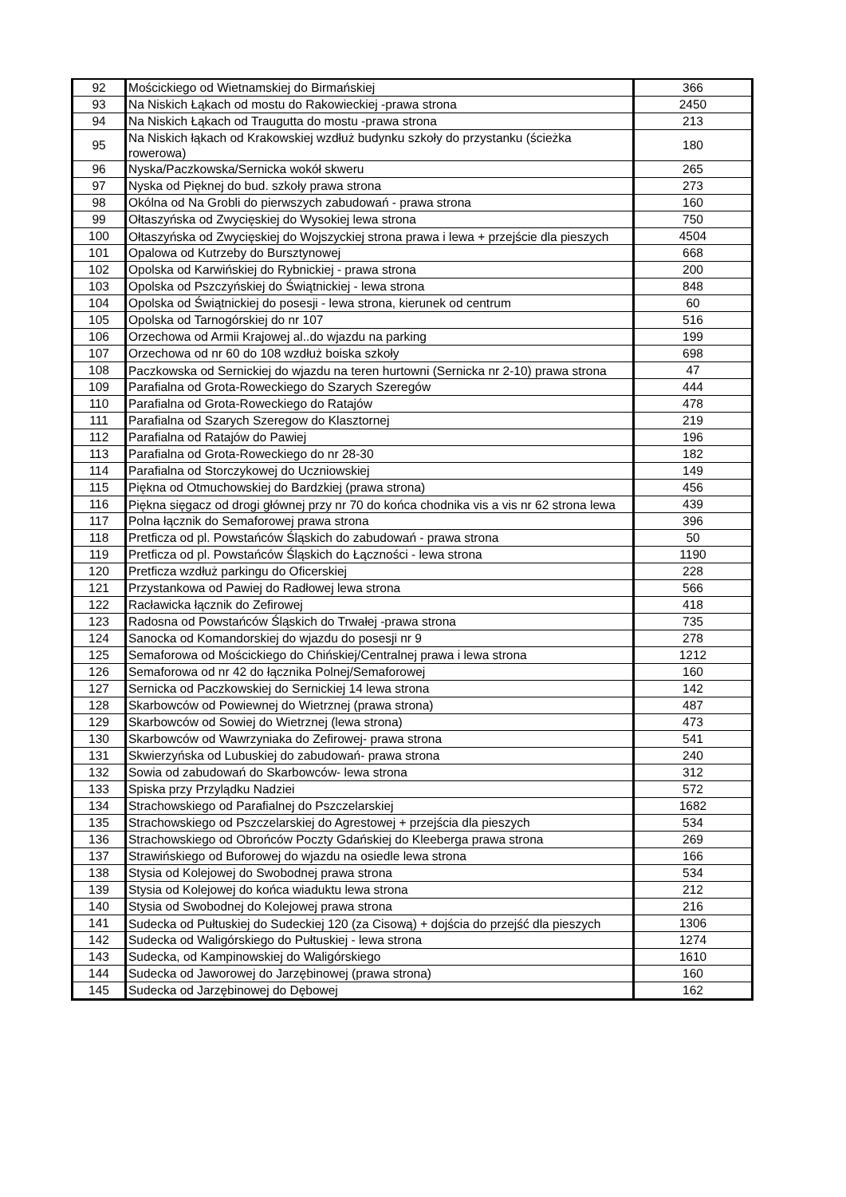| 92 | Mościckiego od Wietnamskiej do Birmańskiej | 366 |
| 93 | Na Niskich Łąkach od mostu do Rakowieckiej -prawa strona | 2450 |
| 94 | Na Niskich Łąkach od Traugutta do mostu -prawa strona | 213 |
| 95 | Na Niskich łąkach od Krakowskiej wzdłuż budynku szkoły do przystanku (ścieżka rowerowa) | 180 |
| 96 | Nyska/Paczkowska/Sernicka wokół skweru | 265 |
| 97 | Nyska od Pięknej do bud. szkoły prawa strona | 273 |
| 98 | Okólna od Na Grobli do pierwszych zabudowań - prawa strona | 160 |
| 99 | Ołtaszyńska od Zwycięskiej do Wysokiej lewa strona | 750 |
| 100 | Ołtaszyńska od Zwycięskiej do Wojszyckiej strona prawa i lewa + przejście dla pieszych | 4504 |
| 101 | Opalowa od Kutrzeby do Bursztynowej | 668 |
| 102 | Opolska od Karwińskiej do Rybnickiej - prawa strona | 200 |
| 103 | Opolska od Pszczyńskiej do Świątnickiej - lewa strona | 848 |
| 104 | Opolska od Świątnickiej do posesji - lewa strona, kierunek od centrum | 60 |
| 105 | Opolska od Tarnogórskiej do nr 107 | 516 |
| 106 | Orzechowa od Armii Krajowej al..do wjazdu na parking | 199 |
| 107 | Orzechowa od nr 60 do 108 wzdłuż boiska szkoły | 698 |
| 108 | Paczkowska od Sernickiej do wjazdu na teren hurtowni (Sernicka nr 2-10) prawa strona | 47 |
| 109 | Parafialna od Grota-Roweckiego do Szarych Szeregów | 444 |
| 110 | Parafialna od Grota-Roweckiego do Ratajów | 478 |
| 111 | Parafialna od Szarych Szeregow do Klasztornej | 219 |
| 112 | Parafialna od Ratajów do Pawiej | 196 |
| 113 | Parafialna od Grota-Roweckiego do nr 28-30 | 182 |
| 114 | Parafialna od Storczykowej do Uczniowskiej | 149 |
| 115 | Piękna od Otmuchowskiej do Bardzkiej (prawa strona) | 456 |
| 116 | Piękna sięgacz od drogi głównej przy nr 70 do końca chodnika vis a vis nr 62 strona lewa | 439 |
| 117 | Polna łącznik do Semaforowej prawa strona | 396 |
| 118 | Pretficza od pl. Powstańców Śląskich do zabudowań - prawa strona | 50 |
| 119 | Pretficza od pl. Powstańców Śląskich do Łączności - lewa strona | 1190 |
| 120 | Pretficza wzdłuż parkingu do Oficerskiej | 228 |
| 121 | Przystankowa od Pawiej do Radłowej lewa strona | 566 |
| 122 | Racławicka łącznik do Zefirowej | 418 |
| 123 | Radosna od Powstańców Śląskich do Trwałej -prawa strona | 735 |
| 124 | Sanocka od Komandorskiej do wjazdu do posesji nr 9 | 278 |
| 125 | Semaforowa od Mościckiego do Chińskiej/Centralnej prawa i lewa strona | 1212 |
| 126 | Semaforowa od nr 42 do łącznika Polnej/Semaforowej | 160 |
| 127 | Sernicka od Paczkowskiej do Sernickiej 14 lewa strona | 142 |
| 128 | Skarbowców od Powiewnej do Wietrznej (prawa strona) | 487 |
| 129 | Skarbowców od Sowiej do Wietrznej (lewa strona) | 473 |
| 130 | Skarbowców od Wawrzyniaka do Zefirowej- prawa strona | 541 |
| 131 | Skwierzyńska od Lubuskiej do zabudowań- prawa strona | 240 |
| 132 | Sowia od zabudowań do Skarbowców- lewa strona | 312 |
| 133 | Spiska przy Przylądku Nadziei | 572 |
| 134 | Strachowskiego od Parafialnej do Pszczelarskiej | 1682 |
| 135 | Strachowskiego od Pszczelarskiej do Agrestowej + przejścia dla pieszych | 534 |
| 136 | Strachowskiego od Obrońców Poczty Gdańskiej do Kleeberga prawa strona | 269 |
| 137 | Strawińskiego od Buforowej do wjazdu na osiedle lewa strona | 166 |
| 138 | Stysia od Kolejowej do Swobodnej prawa strona | 534 |
| 139 | Stysia od Kolejowej do końca wiaduktu lewa strona | 212 |
| 140 | Stysia od Swobodnej do Kolejowej prawa strona | 216 |
| 141 | Sudecka od Pułtuskiej do Sudeckiej 120 (za Cisową) + dojścia do przejść dla pieszych | 1306 |
| 142 | Sudecka od Waligórskiego do Pułtuskiej - lewa strona | 1274 |
| 143 | Sudecka, od Kampinowskiej do Waligórskiego | 1610 |
| 144 | Sudecka od Jaworowej do Jarzębinowej (prawa strona) | 160 |
| 145 | Sudecka od Jarzębinowej do Dębowej | 162 |